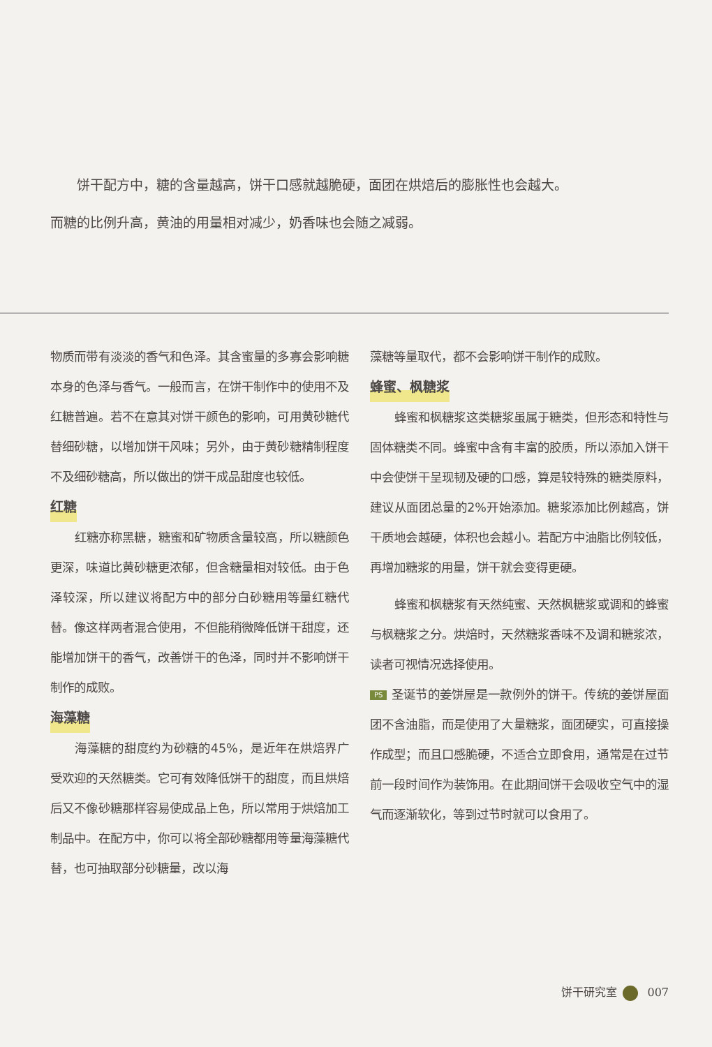饼干配方中，糖的含量越高，饼干口感就越脆硬，面团在烘焙后的膨胀性也会越大。
而糖的比例升高，黄油的用量相对减少，奶香味也会随之减弱。
物质而带有淡淡的香气和色泽。其含蜜量的多寡会影响糖本身的色泽与香气。一般而言，在饼干制作中的使用不及红糖普遍。若不在意其对饼干颜色的影响，可用黄砂糖代替细砂糖，以增加饼干风味；另外，由于黄砂糖精制程度不及细砂糖高，所以做出的饼干成品甜度也较低。
红糖
红糖亦称黑糖，糖蜜和矿物质含量较高，所以糖颜色更深，味道比黄砂糖更浓郁，但含糖量相对较低。由于色泽较深，所以建议将配方中的部分白砂糖用等量红糖代替。像这样两者混合使用，不但能稍微降低饼干甜度，还能增加饼干的香气，改善饼干的色泽，同时并不影响饼干制作的成败。
海藻糖
海藻糖的甜度约为砂糖的45%，是近年在烘焙界广受欢迎的天然糖类。它可有效降低饼干的甜度，而且烘焙后又不像砂糖那样容易使成品上色，所以常用于烘焙加工制品中。在配方中，你可以将全部砂糖都用等量海藻糖代替，也可抽取部分砂糖量，改以海
藻糖等量取代，都不会影响饼干制作的成败。
蜂蜜、枫糖浆
蜂蜜和枫糖浆这类糖浆虽属于糖类，但形态和特性与固体糖类不同。蜂蜜中含有丰富的胶质，所以添加入饼干中会使饼干呈现韧及硬的口感，算是较特殊的糖类原料，建议从面团总量的2%开始添加。糖浆添加比例越高，饼干质地会越硬，体积也会越小。若配方中油脂比例较低，再增加糖浆的用量，饼干就会变得更硬。
蜂蜜和枫糖浆有天然纯蜜、天然枫糖浆或调和的蜂蜜与枫糖浆之分。烘焙时，天然糖浆香味不及调和糖浆浓，读者可视情况选择使用。
PS 圣诞节的姜饼屋是一款例外的饼干。传统的姜饼屋面团不含油脂，而是使用了大量糖浆，面团硬实，可直接操作成型；而且口感脆硬，不适合立即食用，通常是在过节前一段时间作为装饰用。在此期间饼干会吸收空气中的湿气而逐渐软化，等到过节时就可以食用了。
饼干研究室 007